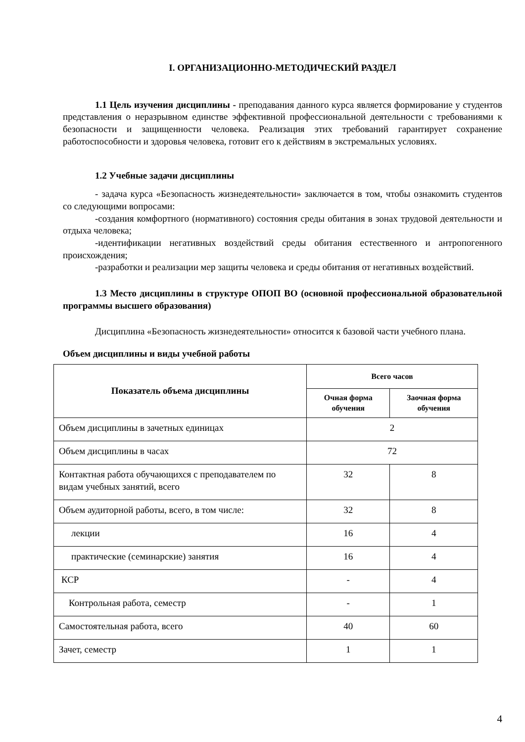I. ОРГАНИЗАЦИОННО-МЕТОДИЧЕСКИЙ РАЗДЕЛ
1.1 Цель изучения дисциплины - преподавания данного курса является формирование у студентов представления о неразрывном единстве эффективной профессиональной деятельности с требованиями к безопасности и защищенности человека. Реализация этих требований гарантирует сохранение работоспособности и здоровья человека, готовит его к действиям в экстремальных условиях.
1.2 Учебные задачи дисциплины
- задача курса «Безопасность жизнедеятельности» заключается в том, чтобы ознакомить студентов со следующими вопросами:
-создания комфортного (нормативного) состояния среды обитания в зонах трудовой деятельности и отдыха человека;
-идентификации негативных воздействий среды обитания естественного и антропогенного происхождения;
-разработки и реализации мер защиты человека и среды обитания от негативных воздействий.
1.3 Место дисциплины в структуре ОПОП ВО (основной профессиональной образовательной программы высшего образования)
Дисциплина «Безопасность жизнедеятельности» относится к базовой части учебного плана.
Объем дисциплины и виды учебной работы
| Показатель объема дисциплины | Всего часов | |
| --- | --- | --- |
| | Очная форма обучения | Заочная форма обучения |
| Объем дисциплины в зачетных единицах | 2 | |
| Объем дисциплины в часах | 72 | |
| Контактная работа обучающихся с преподавателем по видам учебных занятий, всего | 32 | 8 |
| Объем аудиторной работы, всего, в том числе: | 32 | 8 |
| лекции | 16 | 4 |
| практические (семинарские) занятия | 16 | 4 |
| КСР | - | 4 |
| Контрольная работа, семестр | - | 1 |
| Самостоятельная работа, всего | 40 | 60 |
| Зачет, семестр | 1 | 1 |
4